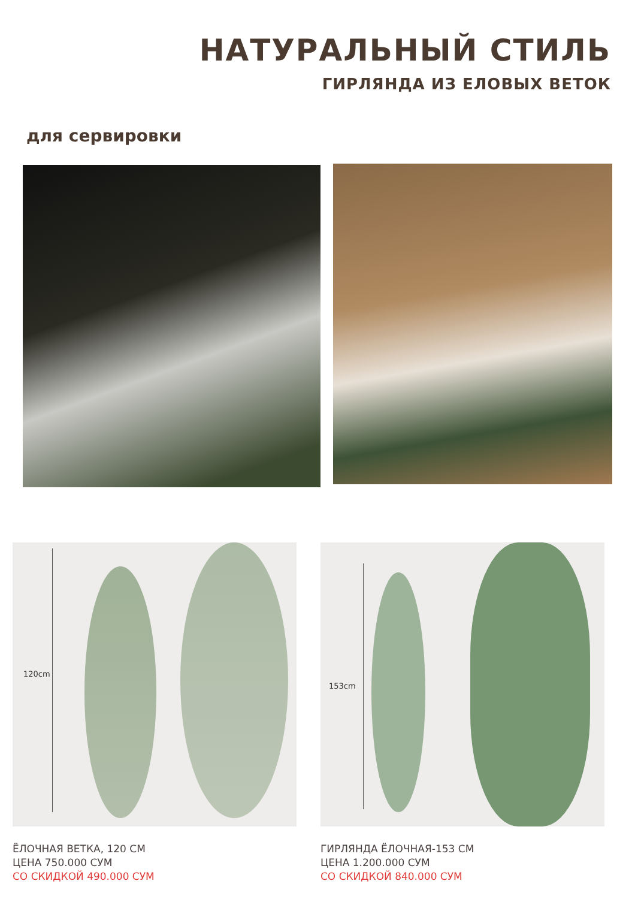НАТУРАЛЬНЫЙ СТИЛЬ
ГИРЛЯНДА ИЗ ЕЛОВЫХ ВЕТОК
для сервировки
120cm 153cm
ЁЛОЧНАЯ ВЕТКА, 120 СМ
ЦЕНА 750.000 СУМ
СО СКИДКОЙ 490.000 СУМ
ГИРЛЯНДА ЁЛОЧНАЯ-153 СМ
ЦЕНА 1.200.000 СУМ
СО СКИДКОЙ 840.000 СУМ